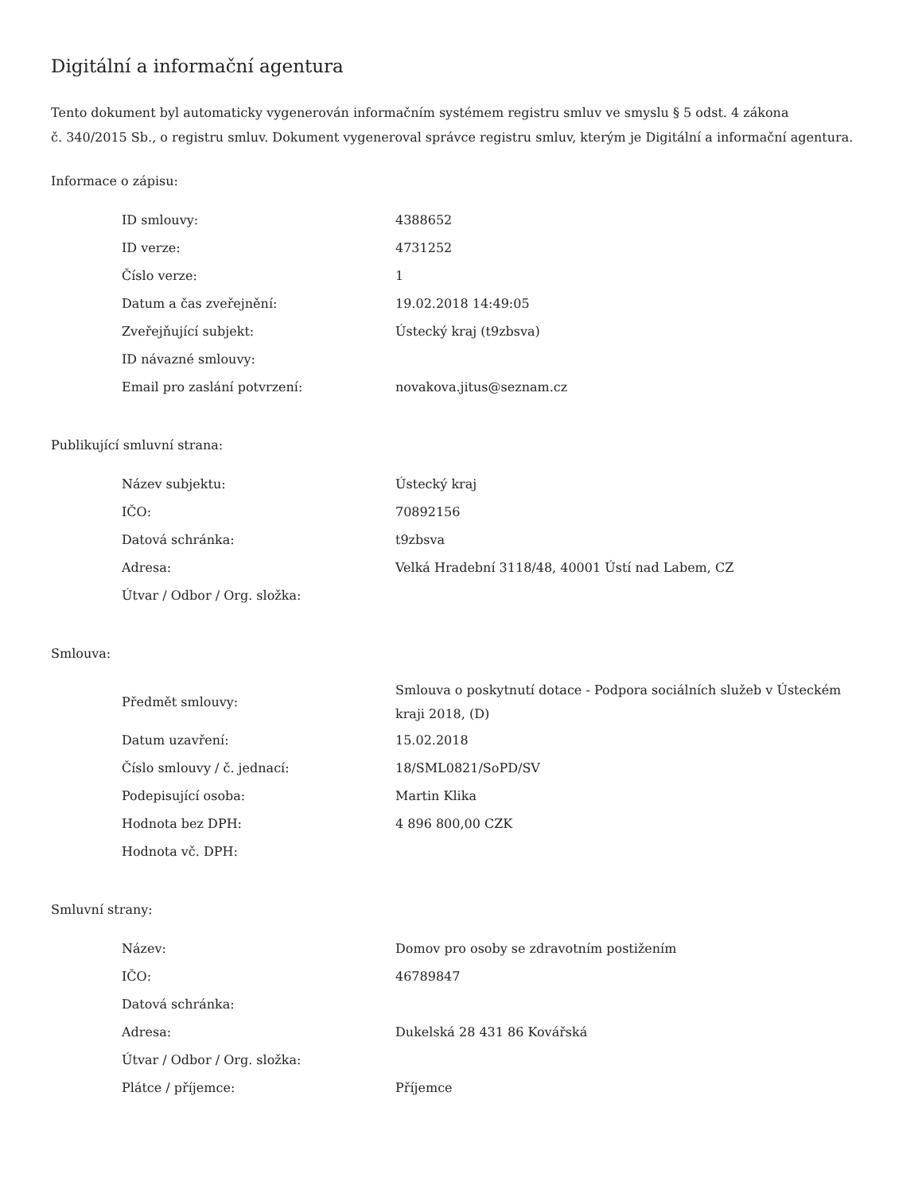Digitální a informační agentura
Tento dokument byl automaticky vygenerován informačním systémem registru smluv ve smyslu § 5 odst. 4 zákona
č. 340/2015 Sb., o registru smluv. Dokument vygeneroval správce registru smluv, kterým je Digitální a informační agentura.
Informace o zápisu:
| ID smlouvy: | 4388652 |
| ID verze: | 4731252 |
| Číslo verze: | 1 |
| Datum a čas zveřejnění: | 19.02.2018 14:49:05 |
| Zveřejňující subjekt: | Ústecký kraj (t9zbsva) |
| ID návazné smlouvy: | |
| Email pro zaslání potvrzení: | novakova.jitus@seznam.cz |
Publikující smluvní strana:
| Název subjektu: | Ústecký kraj |
| IČO: | 70892156 |
| Datová schránka: | t9zbsva |
| Adresa: | Velká Hradební 3118/48, 40001 Ústí nad Labem, CZ |
| Útvar / Odbor / Org. složka: | |
Smlouva:
| Předmět smlouvy: | Smlouva o poskytnutí dotace - Podpora sociálních služeb v Ústeckém kraji 2018, (D) |
| Datum uzavření: | 15.02.2018 |
| Číslo smlouvy / č. jednací: | 18/SML0821/SoPD/SV |
| Podepisující osoba: | Martin Klika |
| Hodnota bez DPH: | 4 896 800,00 CZK |
| Hodnota vč. DPH: | |
Smluvní strany:
| Název: | Domov pro osoby se zdravotním postižením |
| IČO: | 46789847 |
| Datová schránka: | |
| Adresa: | Dukelská 28 431 86 Kovářská |
| Útvar / Odbor / Org. složka: | |
| Plátce / příjemce: | Příjemce |